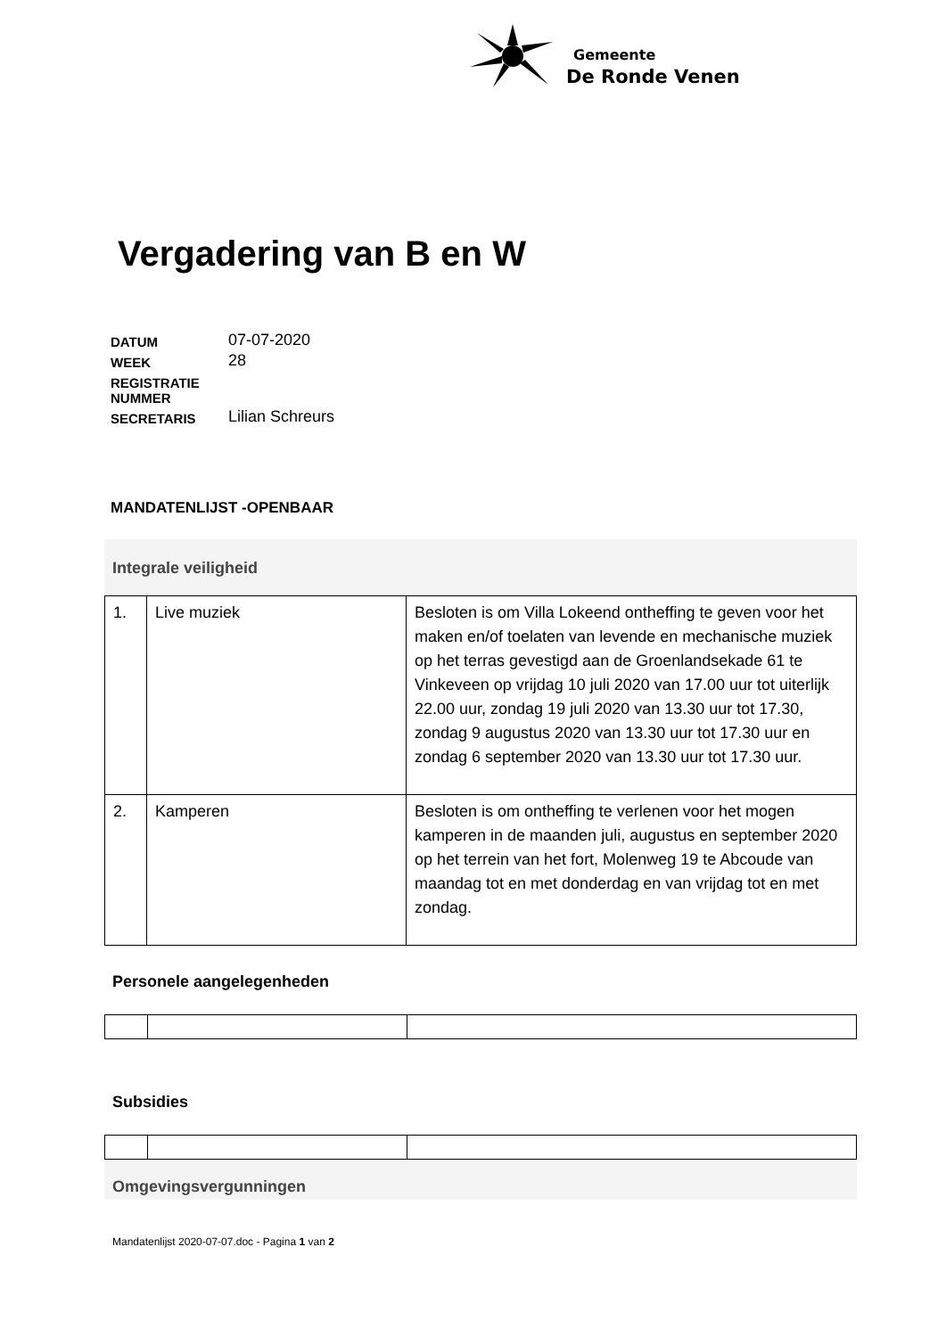Gemeente
De Ronde Venen
Vergadering van B en W
| DATUM | 07-07-2020 |
| WEEK | 28 |
| REGISTRATIE NUMMER | |
| SECRETARIS | Lilian Schreurs |
MANDATENLIJST -OPENBAAR
Integrale veiligheid
| 1. | Live muziek | Besloten is om Villa Lokeend ontheffing te geven voor het maken en/of toelaten van levende en mechanische muziek op het terras gevestigd aan de Groenlandsekade 61 te Vinkeveen op vrijdag 10 juli 2020 van 17.00 uur tot uiterlijk 22.00 uur, zondag 19 juli 2020 van 13.30 uur tot 17.30, zondag 9 augustus 2020 van 13.30 uur tot 17.30 uur en zondag 6 september 2020 van 13.30 uur tot 17.30 uur. |
| 2. | Kamperen | Besloten is om ontheffing te verlenen voor het mogen kamperen in de maanden juli, augustus en september 2020 op het terrein van het fort, Molenweg 19 te Abcoude van maandag tot en met donderdag en van vrijdag tot en met zondag. |
Personele aangelegenheden
Subsidies
Omgevingsvergunningen
Mandatenlijst 2020-07-07.doc - Pagina 1 van 2